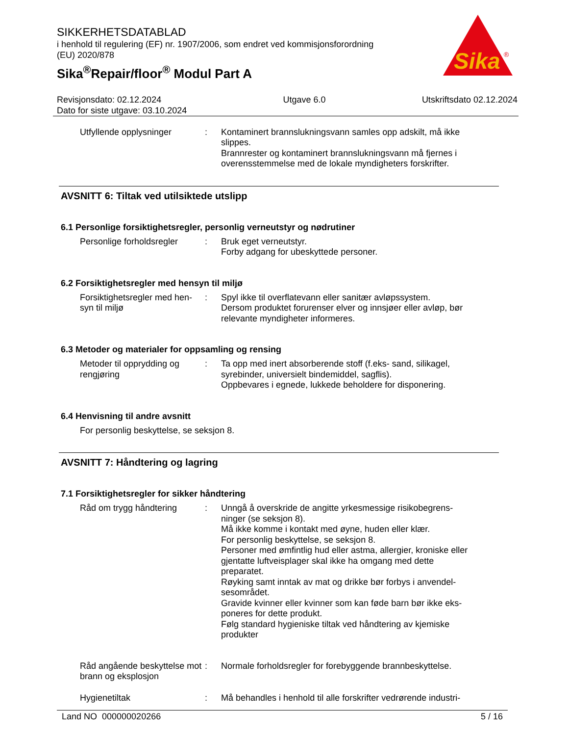Sika
®
SIKKERHETSDATABLAD
i henhold til regulering (EF) nr. 1907/2006, som endret ved kommisjonsforordning
(EU) 2020/878
Sika<sup>®</sup>Repair/floor<sup>®</sup> Modul Part A
Revisjonsdato: 02.12.2024
Dato for siste utgave: 03.10.2024
Utgave 6.0 Utskriftsdato 02.12.2024
Utfyllende opplysninger : Kontaminert brannslukningsvann samles opp adskilt, må ikke slippes.
Brannrester og kontaminert brannslukningsvann må fjernes i overensstemmelse med de lokale myndigheters forskrifter.
AVSNITT 6: Tiltak ved utilsiktede utslipp
6.1 Personlige forsiktighetsregler, personlig verneutstyr og nødrutiner
Personlige forholdsregler
: Bruk eget verneutstyr.
Forby adgang for ubeskyttede personer.
6.2 Forsiktighetsregler med hensyn til miljø
Forsiktighetsregler med hen-syn til miljø
: Spyl ikke til overflatevann eller sanitær avløpssystem.
Dersom produktet forurenser elver og innsjøer eller avløp, bør relevante myndigheter informeres.
6.3 Metoder og materialer for oppsamling og rensing
Metoder til opprydding og rengjøring
: Ta opp med inert absorberende stoff (f.eks- sand, silikagel, syrebinder, universielt bindemiddel, sagflis).
Oppbevares i egnede, lukkede beholdere for disponering.
6.4 Henvisning til andre avsnitt
For personlig beskyttelse, se seksjon 8.
AVSNITT 7: Håndtering og lagring
7.1 Forsiktighetsregler for sikker håndtering
Råd om trygg håndtering : Unngå å overskride de angitte yrkesmessige risikobegrens-ninger (se seksjon 8).
Må ikke komme i kontakt med øyne, huden eller klær.
For personlig beskyttelse, se seksjon 8.
Personer med ømfintlig hud eller astma, allergier, kroniske eller gjentatte luftveisplager skal ikke ha omgang med dette preparatet.
Røyking samt inntak av mat og drikke bør forbys i anvendel-sesområdet.
Gravide kvinner eller kvinner som kan føde barn bør ikke eks-poneres for dette produkt.
Følg standard hygieniske tiltak ved håndtering av kjemiske produkter
Råd angående beskyttelse mot brann og eksplosjon
: Normale forholdsregler for forebyggende brannbeskyttelse.
Hygienetiltak : Må behandles i henhold til alle forskrifter vedrørende industri-
Land NO 000000020266 5 / 16